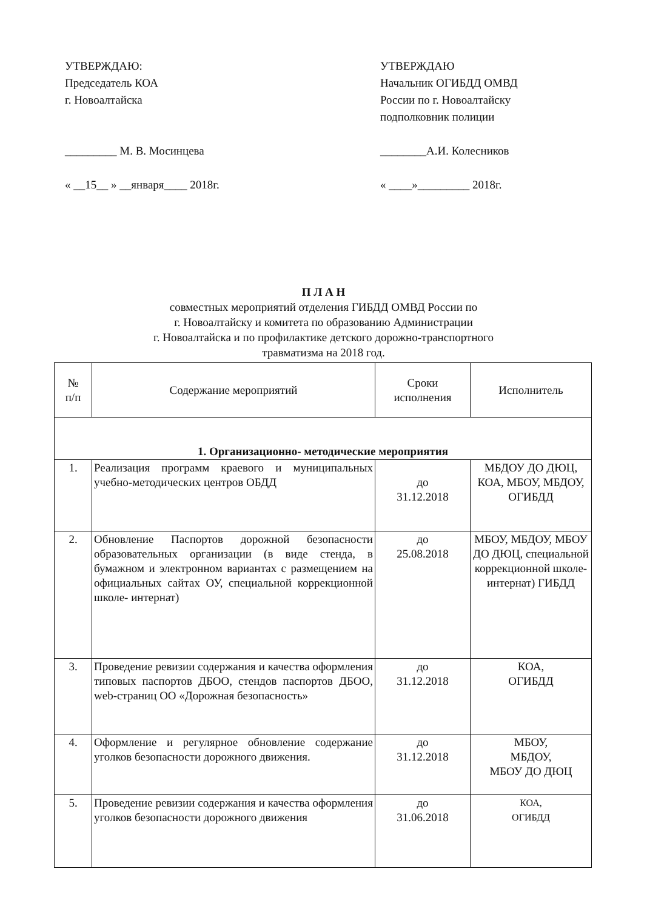УТВЕРЖДАЮ:
Председатель КОА
г. Новоалтайска
_________ М. В. Мосинцева
« __15__ » __января____ 2018г.
УТВЕРЖДАЮ
Начальник ОГИБДД ОМВД
России по г. Новоалтайску
подполковник полиции
________А.И. Колесников
« ____»_________ 2018г.
П Л А Н
совместных мероприятий отделения ГИБДД ОМВД России по
г. Новоалтайску и комитета по образованию Администрации
г. Новоалтайска и по профилактике детского дорожно-транспортного
травматизма на 2018 год.
| № п/п | Содержание мероприятий | Сроки исполнения | Исполнитель |
| --- | --- | --- | --- |
| 1. Организационно- методические мероприятия | | | |
| 1. | Реализация программ краевого и муниципальных учебно-методических центров ОБДД | до 31.12.2018 | МБДОУ ДО ДЮЦ, КОА, МБОУ, МБДОУ, ОГИБДД |
| 2. | Обновление Паспортов дорожной безопасности образовательных организации (в виде стенда, в бумажном и электронном вариантах с размещением на официальных сайтах ОУ, специальной коррекционной школе- интернат) | до 25.08.2018 | МБОУ, МБДОУ, МБОУ ДО ДЮЦ, специальной коррекционной школе- интернат) ГИБДД |
| 3. | Проведение ревизии содержания и качества оформления типовых паспортов ДБОО, стендов паспортов ДБОО, web-страниц ОО «Дорожная безопасность» | до 31.12.2018 | КОА, ОГИБДД |
| 4. | Оформление и регулярное обновление содержание уголков безопасности дорожного движения. | до 31.12.2018 | МБОУ, МБДОУ, МБОУ ДО ДЮЦ |
| 5. | Проведение ревизии содержания и качества оформления уголков безопасности дорожного движения | до 31.06.2018 | КОА, ОГИБДД |